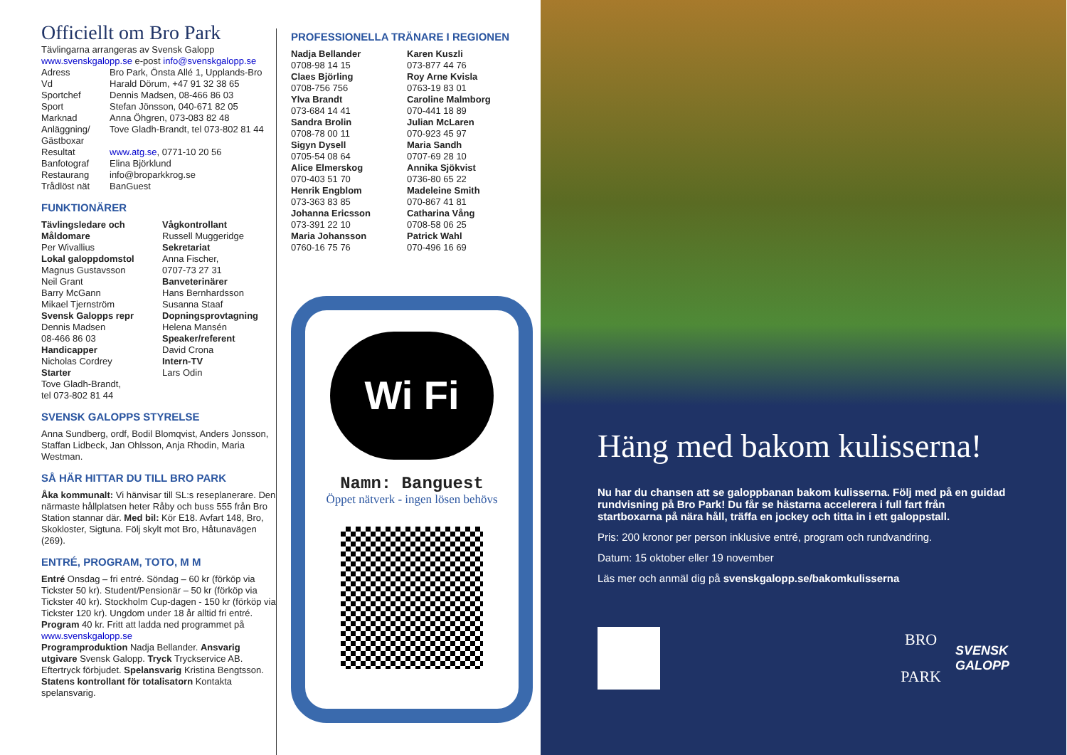Officiellt om Bro Park
Tävlingarna arrangeras av Svensk Galopp
www.svenskgalopp.se e-post info@svenskgalopp.se
Adress Bro Park, Önsta Allé 1, Upplands-Bro Vd Harald Dörum, +47 91 32 38 65 Sportchef Dennis Madsen, 08-466 86 03 Sport Stefan Jönsson, 040-671 82 05 Marknad Anna Öhgren, 073-083 82 48 Anläggning/ Gästboxar Tove Gladh-Brandt, tel 073-802 81 44 Resultat www.atg.se, 0771-10 20 56 Banfotograf Elina Björklund Restaurang info@broparkkrog.se Trådlöst nät BanGuest
FUNKTIONÄRER
Tävlingsledare och Måldomare
Per Wivallius
Lokal galoppdomstol
Magnus Gustavsson
Neil Grant
Barry McGann
Mikael Tjernström
Svensk Galopps repr
Dennis Madsen
08-466 86 03
Handicapper
Nicholas Cordrey
Starter
Tove Gladh-Brandt,
tel 073-802 81 44
Vågkontrollant
Russell Muggeridge
Sekretariat
Anna Fischer,
0707-73 27 31
Banveterinärer
Hans Bernhardsson
Susanna Staaf
Dopningsprovtagning
Helena Mansén
Speaker/referent
David Crona
Intern-TV
Lars Odin
SVENSK GALOPPS STYRELSE
Anna Sundberg, ordf, Bodil Blomqvist, Anders Jonsson, Staffan Lidbeck, Jan Ohlsson, Anja Rhodin, Maria Westman.
SÅ HÄR HITTAR DU TILL BRO PARK
Åka kommunalt: Vi hänvisar till SL:s reseplanerare. Den närmaste hållplatsen heter Råby och buss 555 från Bro Station stannar där. Med bil: Kör E18. Avfart 148, Bro, Skokloster, Sigtuna. Följ skylt mot Bro, Håtunavägen (269).
ENTRÉ, PROGRAM, TOTO, M M
Entré Onsdag – fri entré. Söndag – 60 kr (förköp via Tickster 50 kr). Student/Pensionär – 50 kr (förköp via Tickster 40 kr). Stockholm Cup-dagen - 150 kr (förköp via Tickster 120 kr). Ungdom under 18 år alltid fri entré. Program 40 kr. Fritt att ladda ned programmet på www.svenskgalopp.se
Programproduktion Nadja Bellander. Ansvarig utgivare Svensk Galopp. Tryck Tryckservice AB. Eftertryck förbjudet. Spelansvarig Kristina Bengtsson. Statens kontrollant för totalisatorn Kontakta spelansvarig.
PROFESSIONELLA TRÄNARE I REGIONEN
Nadja Bellander
0708-98 14 15
Claes Björling
0708-756 756
Ylva Brandt
073-684 14 41
Sandra Brolin
0708-78 00 11
Sigyn Dysell
0705-54 08 64
Alice Elmerskog
070-403 51 70
Henrik Engblom
073-363 83 85
Johanna Ericsson
073-391 22 10
Maria Johansson
0760-16 75 76
Karen Kuszli
073-877 44 76
Roy Arne Kvisla
0763-19 83 01
Caroline Malmborg
070-441 18 89
Julian McLaren
070-923 45 97
Maria Sandh
0707-69 28 10
Annika Sjökvist
0736-80 65 22
Madeleine Smith
070-867 41 81
Catharina Vång
0708-58 06 25
Patrick Wahl
070-496 16 69
Wi Fi
Namn: Banguest
Öppet nätverk - ingen lösen behövs
Häng med bakom kulisserna!
Nu har du chansen att se galoppbanan bakom kulisserna. Följ med på en guidad rundvisning på Bro Park! Du får se hästarna accelerera i full fart från startboxarna på nära håll, träffa en jockey och titta in i ett galoppstall.
Pris: 200 kronor per person inklusive entré, program och rundvandring.
Datum: 15 oktober eller 19 november
Läs mer och anmäl dig på svenskgalopp.se/bakomkulisserna
BRO
PARK
SVENSK
GALOPP